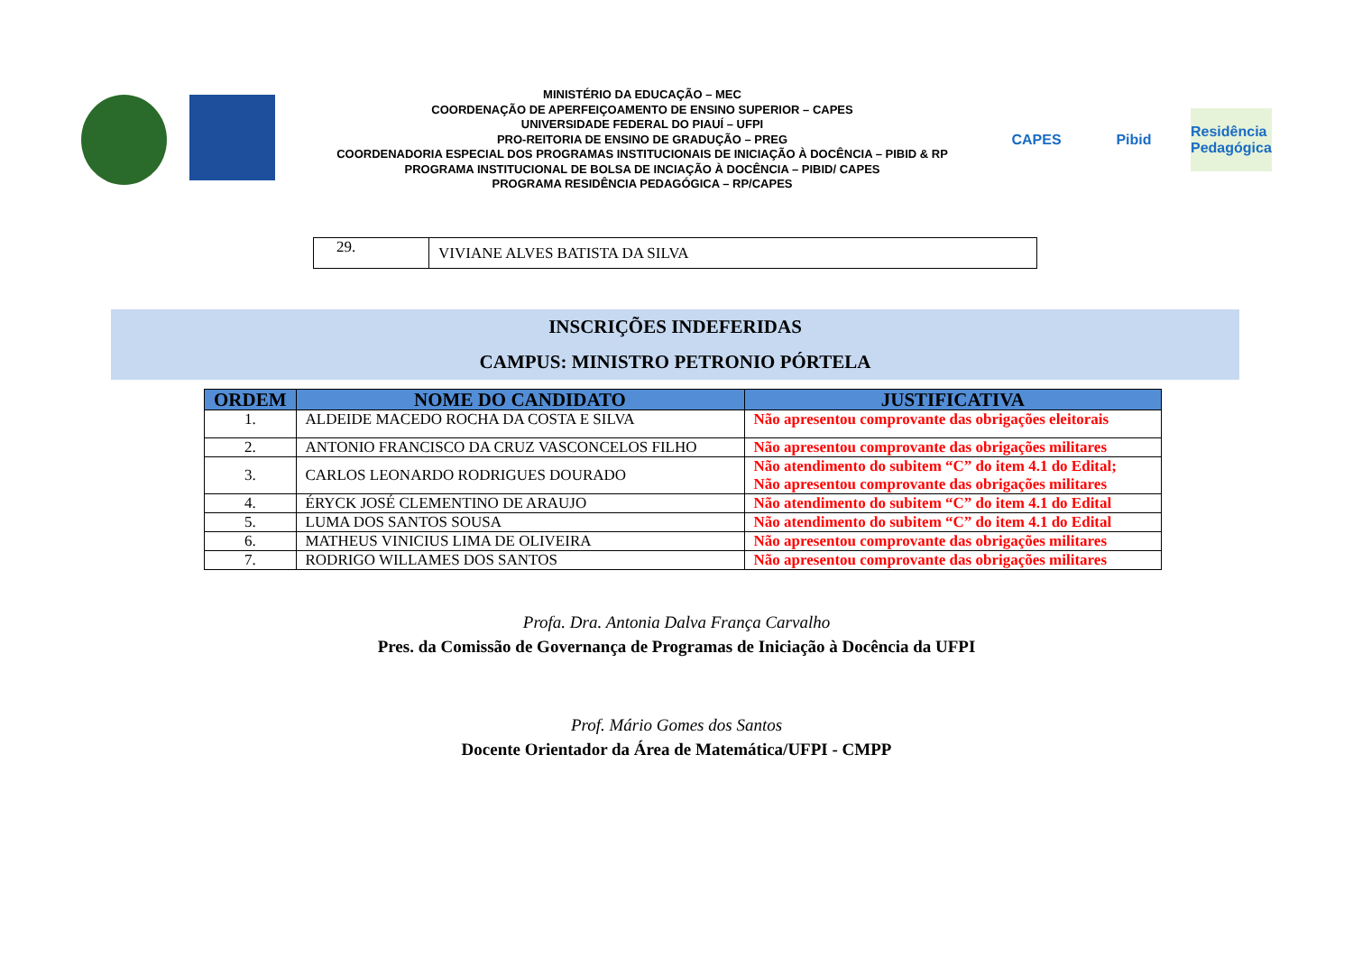MINISTÉRIO DA EDUCAÇÃO – MEC
COORDENAÇÃO DE APERFEIÇOAMENTO DE ENSINO SUPERIOR – CAPES
UNIVERSIDADE FEDERAL DO PIAUÍ – UFPI
PRO-REITORIA DE ENSINO DE GRADUÇÃO – PREG
COORDENADORIA ESPECIAL DOS PROGRAMAS INSTITUCIONAIS DE INICIAÇÃO À DOCÊNCIA – PIBID & RP
PROGRAMA INSTITUCIONAL DE BOLSA DE INCIAÇÃO À DOCÊNCIA – PIBID/ CAPES
PROGRAMA RESIDÊNCIA PEDAGÓGICA – RP/CAPES
CAPES Pibid Residência Pedagógica
| 29. | VIVIANE ALVES BATISTA DA SILVA |
INSCRIÇÕES INDEFERIDAS
CAMPUS: MINISTRO PETRONIO PÓRTELA
| ORDEM | NOME DO CANDIDATO | JUSTIFICATIVA |
| --- | --- | --- |
| 1. | ALDEIDE MACEDO ROCHA DA COSTA E SILVA | Não apresentou comprovante das obrigações eleitorais |
| 2. | ANTONIO FRANCISCO DA CRUZ VASCONCELOS FILHO | Não apresentou comprovante das obrigações militares |
| 3. | CARLOS LEONARDO RODRIGUES DOURADO | Não atendimento do subitem “C” do item 4.1 do Edital; Não apresentou comprovante das obrigações militares |
| 4. | ÉRYCK JOSÉ CLEMENTINO DE ARAUJO | Não atendimento do subitem “C” do item 4.1 do Edital |
| 5. | LUMA DOS SANTOS SOUSA | Não atendimento do subitem “C” do item 4.1 do Edital |
| 6. | MATHEUS VINICIUS LIMA DE OLIVEIRA | Não apresentou comprovante das obrigações militares |
| 7. | RODRIGO WILLAMES DOS SANTOS | Não apresentou comprovante das obrigações militares |
Profa. Dra. Antonia Dalva França Carvalho
Pres. da Comissão de Governança de Programas de Iniciação à Docência da UFPI
Prof. Mário Gomes dos Santos
Docente Orientador da Área de Matemática/UFPI - CMPP